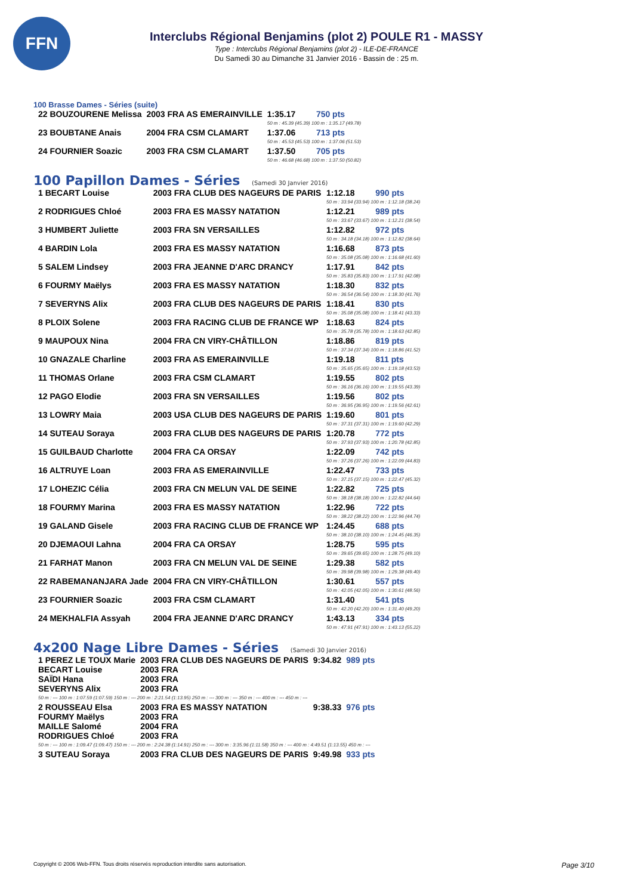FFN
Interclubs Régional Benjamins (plot 2) POULE R1 - MASSY
Type : Interclubs Régional Benjamins (plot 2) - ILE-DE-FRANCE
Du Samedi 30 au Dimanche 31 Janvier 2016 - Bassin de : 25 m.
100 Brasse Dames - Séries (suite)
| 22 BOUZOURENE Melissa | 2003 FRA AS EMERAINVILLE | 1:35.17 | 750 pts |
| | | 50 m : 45.39 (45.39) 100 m : 1:35.17 (49.78) | |
| 23 BOUBTANE Anais | 2004 FRA CSM CLAMART | 1:37.06 | 713 pts |
| | | 50 m : 45.53 (45.53) 100 m : 1:37.06 (51.53) | |
| 24 FOURNIER Soazic | 2003 FRA CSM CLAMART | 1:37.50 | 705 pts |
| | | 50 m : 46.68 (46.68) 100 m : 1:37.50 (50.82) | |
100 Papillon Dames - Séries (Samedi 30 Janvier 2016)
| 1 BECART Louise | 2003 FRA CLUB DES NAGEURS DE PARIS | 1:12.18 | 990 pts |
| | | 50 m : 33.94 (33.94) 100 m : 1:12.18 (38.24) | |
| 2 RODRIGUES Chloé | 2003 FRA ES MASSY NATATION | 1:12.21 | 989 pts |
| | | 50 m : 33.67 (33.67) 100 m : 1:12.21 (38.54) | |
| 3 HUMBERT Juliette | 2003 FRA SN VERSAILLES | 1:12.82 | 972 pts |
| | | 50 m : 34.18 (34.18) 100 m : 1:12.82 (38.64) | |
| 4 BARDIN Lola | 2003 FRA ES MASSY NATATION | 1:16.68 | 873 pts |
| | | 50 m : 35.08 (35.08) 100 m : 1:16.68 (41.60) | |
| 5 SALEM Lindsey | 2003 FRA JEANNE D'ARC DRANCY | 1:17.91 | 842 pts |
| | | 50 m : 35.83 (35.83) 100 m : 1:17.91 (42.08) | |
| 6 FOURMY Maëlys | 2003 FRA ES MASSY NATATION | 1:18.30 | 832 pts |
| | | 50 m : 36.54 (36.54) 100 m : 1:18.30 (41.76) | |
| 7 SEVERYNS Alix | 2003 FRA CLUB DES NAGEURS DE PARIS | 1:18.41 | 830 pts |
| | | 50 m : 35.08 (35.08) 100 m : 1:18.41 (43.33) | |
| 8 PLOIX Solene | 2003 FRA RACING CLUB DE FRANCE WP | 1:18.63 | 824 pts |
| | | 50 m : 35.78 (35.78) 100 m : 1:18.63 (42.85) | |
| 9 MAUPOUX Nina | 2004 FRA CN VIRY-CHÂTILLON | 1:18.86 | 819 pts |
| | | 50 m : 37.34 (37.34) 100 m : 1:18.86 (41.52) | |
| 10 GNAZALE Charline | 2003 FRA AS EMERAINVILLE | 1:19.18 | 811 pts |
| | | 50 m : 35.65 (35.65) 100 m : 1:19.18 (43.53) | |
| 11 THOMAS Orlane | 2003 FRA CSM CLAMART | 1:19.55 | 802 pts |
| | | 50 m : 36.16 (36.16) 100 m : 1:19.55 (43.39) | |
| 12 PAGO Elodie | 2003 FRA SN VERSAILLES | 1:19.56 | 802 pts |
| | | 50 m : 36.95 (36.95) 100 m : 1:19.56 (42.61) | |
| 13 LOWRY Maia | 2003 USA CLUB DES NAGEURS DE PARIS | 1:19.60 | 801 pts |
| | | 50 m : 37.31 (37.31) 100 m : 1:19.60 (42.29) | |
| 14 SUTEAU Soraya | 2003 FRA CLUB DES NAGEURS DE PARIS | 1:20.78 | 772 pts |
| | | 50 m : 37.93 (37.93) 100 m : 1:20.78 (42.85) | |
| 15 GUILBAUD Charlotte | 2004 FRA CA ORSAY | 1:22.09 | 742 pts |
| | | 50 m : 37.26 (37.26) 100 m : 1:22.09 (44.83) | |
| 16 ALTRUYE Loan | 2003 FRA AS EMERAINVILLE | 1:22.47 | 733 pts |
| | | 50 m : 37.15 (37.15) 100 m : 1:22.47 (45.32) | |
| 17 LOHEZIC Célia | 2003 FRA CN MELUN VAL DE SEINE | 1:22.82 | 725 pts |
| | | 50 m : 38.18 (38.18) 100 m : 1:22.82 (44.64) | |
| 18 FOURMY Marina | 2003 FRA ES MASSY NATATION | 1:22.96 | 722 pts |
| | | 50 m : 38.22 (38.22) 100 m : 1:22.96 (44.74) | |
| 19 GALAND Gisele | 2003 FRA RACING CLUB DE FRANCE WP | 1:24.45 | 688 pts |
| | | 50 m : 38.10 (38.10) 100 m : 1:24.45 (46.35) | |
| 20 DJEMAOUI Lahna | 2004 FRA CA ORSAY | 1:28.75 | 595 pts |
| | | 50 m : 39.65 (39.65) 100 m : 1:28.75 (49.10) | |
| 21 FARHAT Manon | 2003 FRA CN MELUN VAL DE SEINE | 1:29.38 | 582 pts |
| | | 50 m : 39.98 (39.98) 100 m : 1:29.38 (49.40) | |
| 22 RABEMANANJARA Jade | 2004 FRA CN VIRY-CHÂTILLON | 1:30.61 | 557 pts |
| | | 50 m : 42.05 (42.05) 100 m : 1:30.61 (48.56) | |
| 23 FOURNIER Soazic | 2003 FRA CSM CLAMART | 1:31.40 | 541 pts |
| | | 50 m : 42.20 (42.20) 100 m : 1:31.40 (49.20) | |
| 24 MEKHALFIA Assyah | 2004 FRA JEANNE D'ARC DRANCY | 1:43.13 | 334 pts |
| | | 50 m : 47.91 (47.91) 100 m : 1:43.13 (55.22) | |
4x200 Nage Libre Dames - Séries (Samedi 30 Janvier 2016)
| 1 PEREZ LE TOUX Marie | 2003 FRA CLUB DES NAGEURS DE PARIS | 9:34.82 | 989 pts |
| BECART Louise | 2003 FRA | | |
| SAÏDI Hana | 2003 FRA | | |
| SEVERYNS Alix | 2003 FRA | | |
| 50 m : --- 100 m : 1:07.59 (1:07.59) 150 m : --- 200 m : 2:21.54 (1:13.95) 250 m : --- 300 m : --- 350 m : --- 400 m : --- 450 m : --- | | | |
| 2 ROUSSEAU Elsa | 2003 FRA ES MASSY NATATION | 9:38.33 | 976 pts |
| FOURMY Maëlys | 2003 FRA | | |
| MAILLE Salomé | 2004 FRA | | |
| RODRIGUES Chloé | 2003 FRA | | |
| 50 m : --- 100 m : 1:09.47 (1:09.47) 150 m : --- 200 m : 2:24.38 (1:14.91) 250 m : --- 300 m : 3:35.96 (1:11.58) 350 m : --- 400 m : 4:49.51 (1:13.55) 450 m : --- | | | |
| 3 SUTEAU Soraya | 2003 FRA CLUB DES NAGEURS DE PARIS | 9:49.98 | 933 pts |
Copyright © 2006 Web-FFN. Tous droits réservés reproduction interdite sans autorisation. Page 3/10